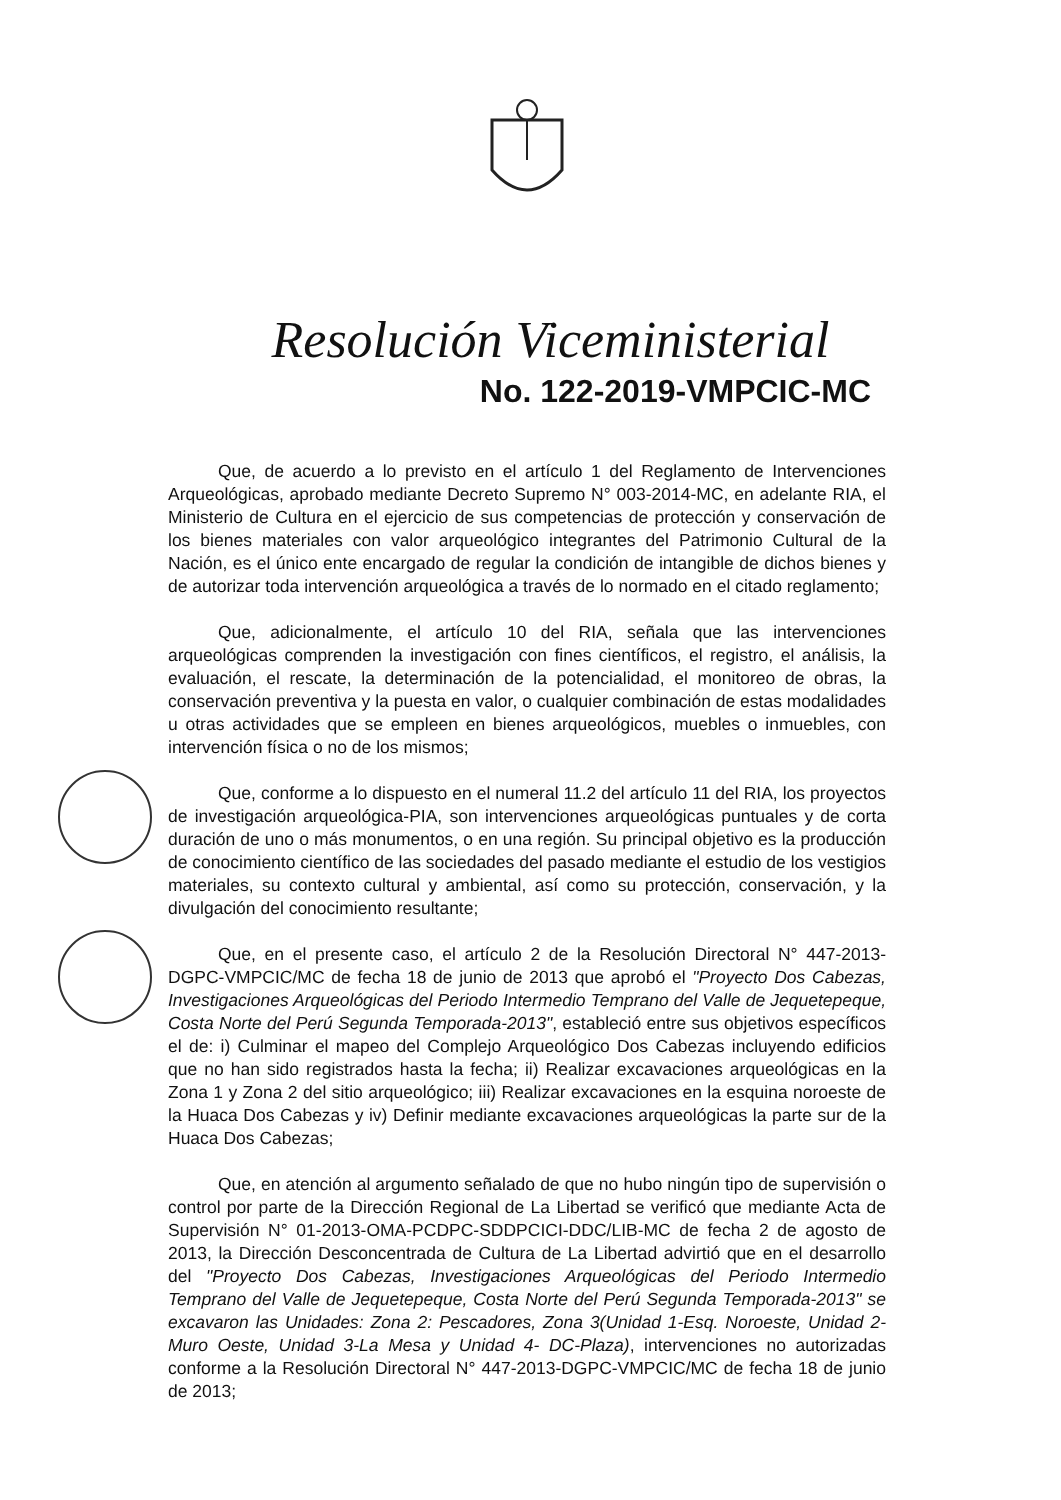Resolución Viceministerial
No. 122-2019-VMPCIC-MC
Que, de acuerdo a lo previsto en el artículo 1 del Reglamento de Intervenciones Arqueológicas, aprobado mediante Decreto Supremo N° 003-2014-MC, en adelante RIA, el Ministerio de Cultura en el ejercicio de sus competencias de protección y conservación de los bienes materiales con valor arqueológico integrantes del Patrimonio Cultural de la Nación, es el único ente encargado de regular la condición de intangible de dichos bienes y de autorizar toda intervención arqueológica a través de lo normado en el citado reglamento;
Que, adicionalmente, el artículo 10 del RIA, señala que las intervenciones arqueológicas comprenden la investigación con fines científicos, el registro, el análisis, la evaluación, el rescate, la determinación de la potencialidad, el monitoreo de obras, la conservación preventiva y la puesta en valor, o cualquier combinación de estas modalidades u otras actividades que se empleen en bienes arqueológicos, muebles o inmuebles, con intervención física o no de los mismos;
Que, conforme a lo dispuesto en el numeral 11.2 del artículo 11 del RIA, los proyectos de investigación arqueológica-PIA, son intervenciones arqueológicas puntuales y de corta duración de uno o más monumentos, o en una región. Su principal objetivo es la producción de conocimiento científico de las sociedades del pasado mediante el estudio de los vestigios materiales, su contexto cultural y ambiental, así como su protección, conservación, y la divulgación del conocimiento resultante;
Que, en el presente caso, el artículo 2 de la Resolución Directoral N° 447-2013-DGPC-VMPCIC/MC de fecha 18 de junio de 2013 que aprobó el "Proyecto Dos Cabezas, Investigaciones Arqueológicas del Periodo Intermedio Temprano del Valle de Jequetepeque, Costa Norte del Perú Segunda Temporada-2013", estableció entre sus objetivos específicos el de: i) Culminar el mapeo del Complejo Arqueológico Dos Cabezas incluyendo edificios que no han sido registrados hasta la fecha; ii) Realizar excavaciones arqueológicas en la Zona 1 y Zona 2 del sitio arqueológico; iii) Realizar excavaciones en la esquina noroeste de la Huaca Dos Cabezas y iv) Definir mediante excavaciones arqueológicas la parte sur de la Huaca Dos Cabezas;
Que, en atención al argumento señalado de que no hubo ningún tipo de supervisión o control por parte de la Dirección Regional de La Libertad se verificó que mediante Acta de Supervisión N° 01-2013-OMA-PCDPC-SDDPCICI-DDC/LIB-MC de fecha 2 de agosto de 2013, la Dirección Desconcentrada de Cultura de La Libertad advirtió que en el desarrollo del "Proyecto Dos Cabezas, Investigaciones Arqueológicas del Periodo Intermedio Temprano del Valle de Jequetepeque, Costa Norte del Perú Segunda Temporada-2013" se excavaron las Unidades: Zona 2: Pescadores, Zona 3(Unidad 1-Esq. Noroeste, Unidad 2-Muro Oeste, Unidad 3-La Mesa y Unidad 4- DC-Plaza), intervenciones no autorizadas conforme a la Resolución Directoral N° 447-2013-DGPC-VMPCIC/MC de fecha 18 de junio de 2013;